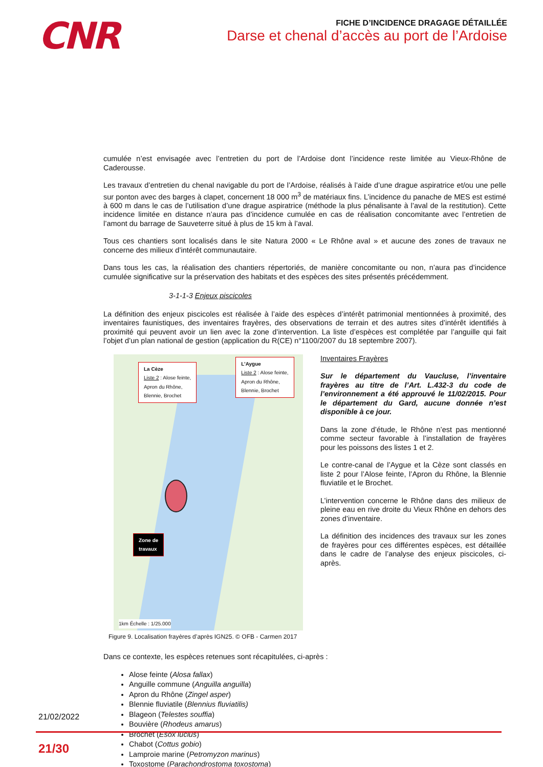CNR
FICHE D’INCIDENCE DRAGAGE DÉTAILLÉE
Darse et chenal d’accès au port de l’Ardoise
cumulée n’est envisagée avec l’entretien du port de l’Ardoise dont l’incidence reste limitée au Vieux-Rhône de Caderousse.
Les travaux d’entretien du chenal navigable du port de l’Ardoise, réalisés à l’aide d’une drague aspiratrice et/ou une pelle sur ponton avec des barges à clapet, concernent 18 000 m<sup>3</sup> de matériaux fins. L’incidence du panache de MES est estimé à 600 m dans le cas de l’utilisation d’une drague aspiratrice (méthode la plus pénalisante à l’aval de la restitution). Cette incidence limitée en distance n’aura pas d’incidence cumulée en cas de réalisation concomitante avec l’entretien de l’amont du barrage de Sauveterre situé à plus de 15 km à l’aval.
Tous ces chantiers sont localisés dans le site Natura 2000 « Le Rhône aval » et aucune des zones de travaux ne concerne des milieux d’intérêt communautaire.
Dans tous les cas, la réalisation des chantiers répertoriés, de manière concomitante ou non, n’aura pas d’incidence cumulée significative sur la préservation des habitats et des espèces des sites présentés précédemment.
3-1-1-3 Enjeux piscicoles
La définition des enjeux piscicoles est réalisée à l’aide des espèces d’intérêt patrimonial mentionnées à proximité, des inventaires faunistiques, des inventaires frayères, des observations de terrain et des autres sites d’intérêt identifiés à proximité qui peuvent avoir un lien avec la zone d’intervention. La liste d’espèces est complétée par l’anguille qui fait l’objet d’un plan national de gestion (application du R(CE) n°1100/2007 du 18 septembre 2007).
La Cèze
Liste 2 : Alose feinte,
Apron du Rhône,
Blennie, Brochet
L’Aygue
Liste 2 : Alose feinte,
Apron du Rhône,
Blennie, Brochet
Zone de
travaux
1km Échelle : 1/25.000
Figure 9. Localisation frayères d’après IGN25. © OFB - Carmen 2017
Inventaires Frayères
Sur le département du Vaucluse, l’inventaire frayères au titre de l’Art. L.432-3 du code de l’environnement a été approuvé le 11/02/2015. Pour le département du Gard, aucune donnée n’est disponible à ce jour.
Dans la zone d’étude, le Rhône n’est pas mentionné comme secteur favorable à l’installation de frayères pour les poissons des listes 1 et 2.
Le contre-canal de l’Aygue et la Cèze sont classés en liste 2 pour l’Alose feinte, l’Apron du Rhône, la Blennie fluviatile et le Brochet.
L’intervention concerne le Rhône dans des milieux de pleine eau en rive droite du Vieux Rhône en dehors des zones d’inventaire.
La définition des incidences des travaux sur les zones de frayères pour ces différentes espèces, est détaillée dans le cadre de l’analyse des enjeux piscicoles, ci-après.
Dans ce contexte, les espèces retenues sont récapitulées, ci-après :
Alose feinte (Alosa fallax)
Anguille commune (Anguilla anguilla)
Apron du Rhône (Zingel asper)
Blennie fluviatile (Blennius fluviatilis)
Blageon (Telestes souffia)
Bouvière (Rhodeus amarus)
Brochet (Esox lucius)
Chabot (Cottus gobio)
Lamproie marine (Petromyzon marinus)
Toxostome (Parachondrostoma toxostoma)
21/02/2022
21/30